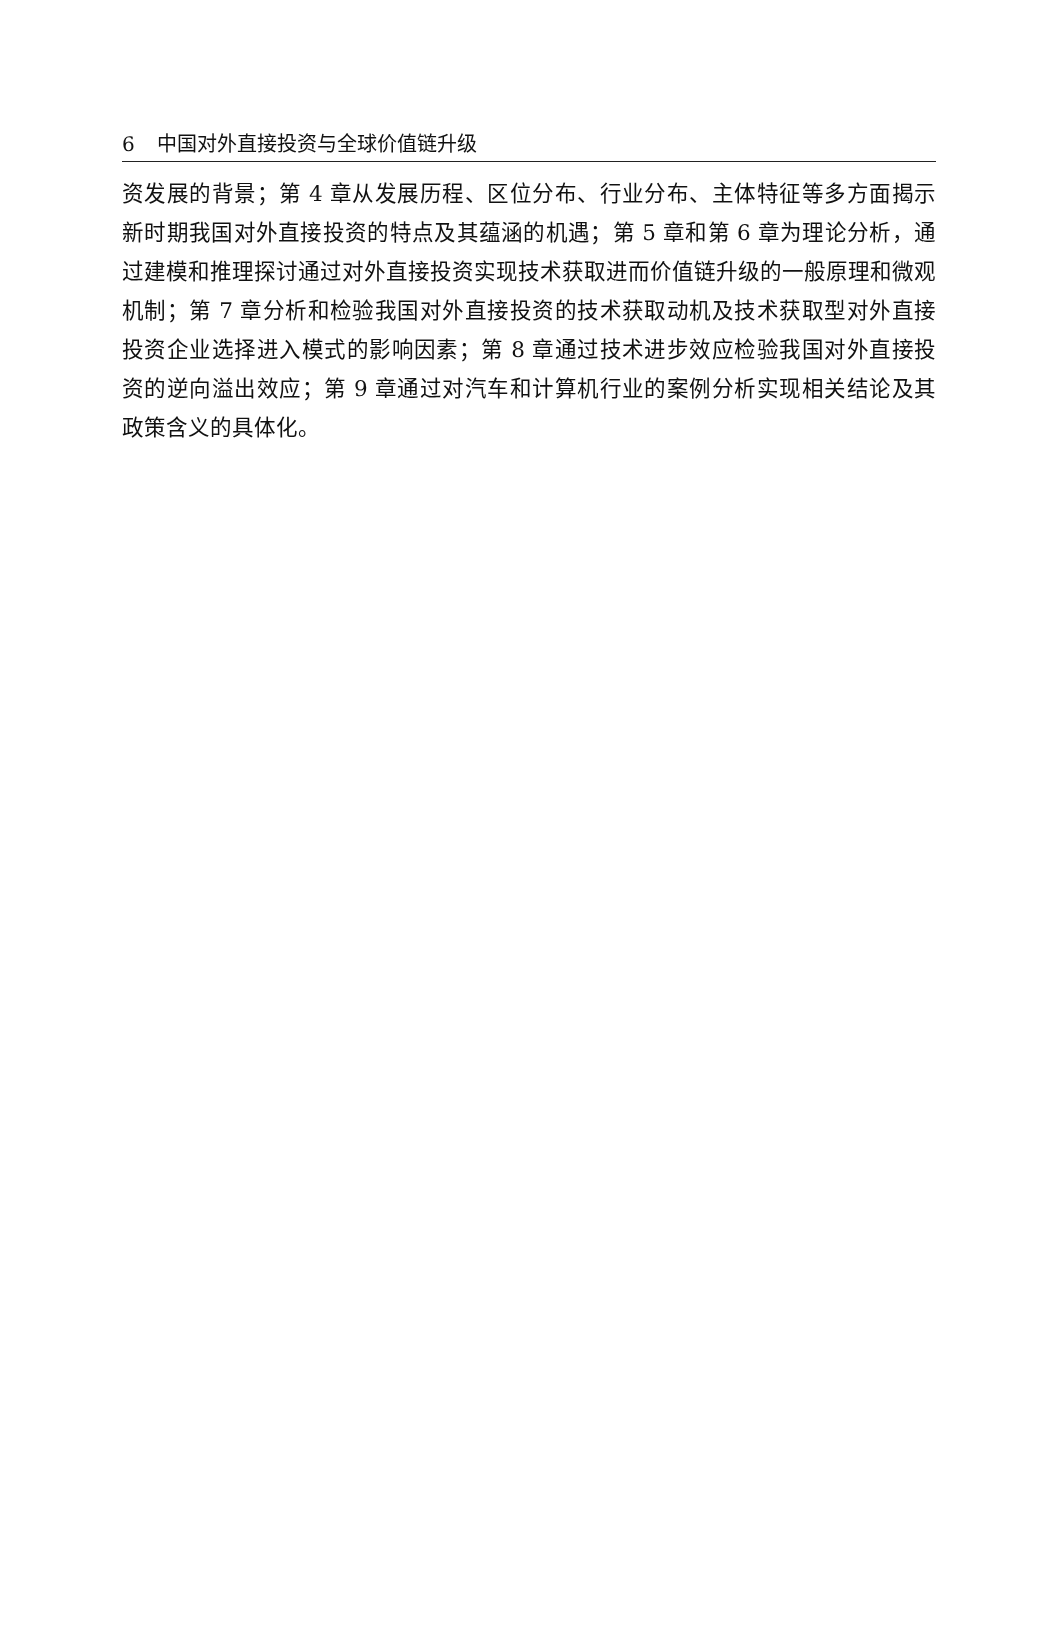6 中国对外直接投资与全球价值链升级
资发展的背景；第 4 章从发展历程、区位分布、行业分布、主体特征等多方面揭示新时期我国对外直接投资的特点及其蕴涵的机遇；第 5 章和第 6 章为理论分析，通过建模和推理探讨通过对外直接投资实现技术获取进而价值链升级的一般原理和微观机制；第 7 章分析和检验我国对外直接投资的技术获取动机及技术获取型对外直接投资企业选择进入模式的影响因素；第 8 章通过技术进步效应检验我国对外直接投资的逆向溢出效应；第 9 章通过对汽车和计算机行业的案例分析实现相关结论及其政策含义的具体化。